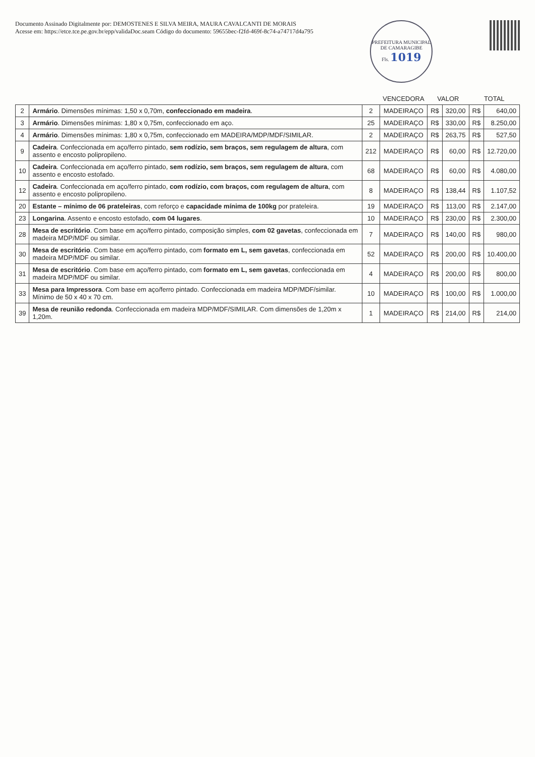Documento Assinado Digitalmente por: DEMOSTENES E SILVA MEIRA, MAURA CAVALCANTI DE MORAIS
Acesse em: https://etce.tce.pe.gov.br/epp/validaDoc.seam Código do documento: 59655bec-f2fd-469f-8c74-a74717d4a795
PREFEITURA MUNICIPAL DE CAMARAGIBE
Fls. 1019
| | | | VENCEDORA | VALOR | | TOTAL | |
| --- | --- | --- | --- | --- | --- | --- | --- |
| 2 | Armário . Dimensões mínimas: 1,50 x 0,70m, confeccionado em madeira . | 2 | MADEIRAÇO | R$ | 320,00 | R$ | 640,00 |
| 3 | Armário . Dimensões mínimas: 1,80 x 0,75m, confeccionado em aço. | 25 | MADEIRAÇO | R$ | 330,00 | R$ | 8.250,00 |
| 4 | Armário . Dimensões mínimas: 1,80 x 0,75m, confeccionado em MADEIRA/MDP/MDF/SIMILAR. | 2 | MADEIRAÇO | R$ | 263,75 | R$ | 527,50 |
| 9 | Cadeira . Confeccionada em aço/ferro pintado, sem rodízio, sem braços, sem regulagem de altura , com assento e encosto polipropileno. | 212 | MADEIRAÇO | R$ | 60,00 | R$ | 12.720,00 |
| 10 | Cadeira . Confeccionada em aço/ferro pintado, sem rodízio, sem braços, sem regulagem de altura , com assento e encosto estofado. | 68 | MADEIRAÇO | R$ | 60,00 | R$ | 4.080,00 |
| 12 | Cadeira . Confeccionada em aço/ferro pintado, com rodízio, com braços, com regulagem de altura , com assento e encosto polipropileno. | 8 | MADEIRAÇO | R$ | 138,44 | R$ | 1.107,52 |
| 20 | Estante – mínimo de 06 prateleiras , com reforço e capacidade mínima de 100kg por prateleira. | 19 | MADEIRAÇO | R$ | 113,00 | R$ | 2.147,00 |
| 23 | Longarina . Assento e encosto estofado, com 04 lugares . | 10 | MADEIRAÇO | R$ | 230,00 | R$ | 2.300,00 |
| 28 | Mesa de escritório . Com base em aço/ferro pintado, composição simples, com 02 gavetas , confeccionada em madeira MDP/MDF ou similar. | 7 | MADEIRAÇO | R$ | 140,00 | R$ | 980,00 |
| 30 | Mesa de escritório . Com base em aço/ferro pintado, com formato em L, sem gavetas , confeccionada em madeira MDP/MDF ou similar. | 52 | MADEIRAÇO | R$ | 200,00 | R$ | 10.400,00 |
| 31 | Mesa de escritório . Com base em aço/ferro pintado, com formato em L, sem gavetas , confeccionada em madeira MDP/MDF ou similar. | 4 | MADEIRAÇO | R$ | 200,00 | R$ | 800,00 |
| 33 | Mesa para Impressora . Com base em aço/ferro pintado. Confeccionada em madeira MDP/MDF/similar. Mínimo de 50 x 40 x 70 cm. | 10 | MADEIRAÇO | R$ | 100,00 | R$ | 1.000,00 |
| 39 | Mesa de reunião redonda . Confeccionada em madeira MDP/MDF/SIMILAR. Com dimensões de 1,20m x 1,20m. | 1 | MADEIRAÇO | R$ | 214,00 | R$ | 214,00 |